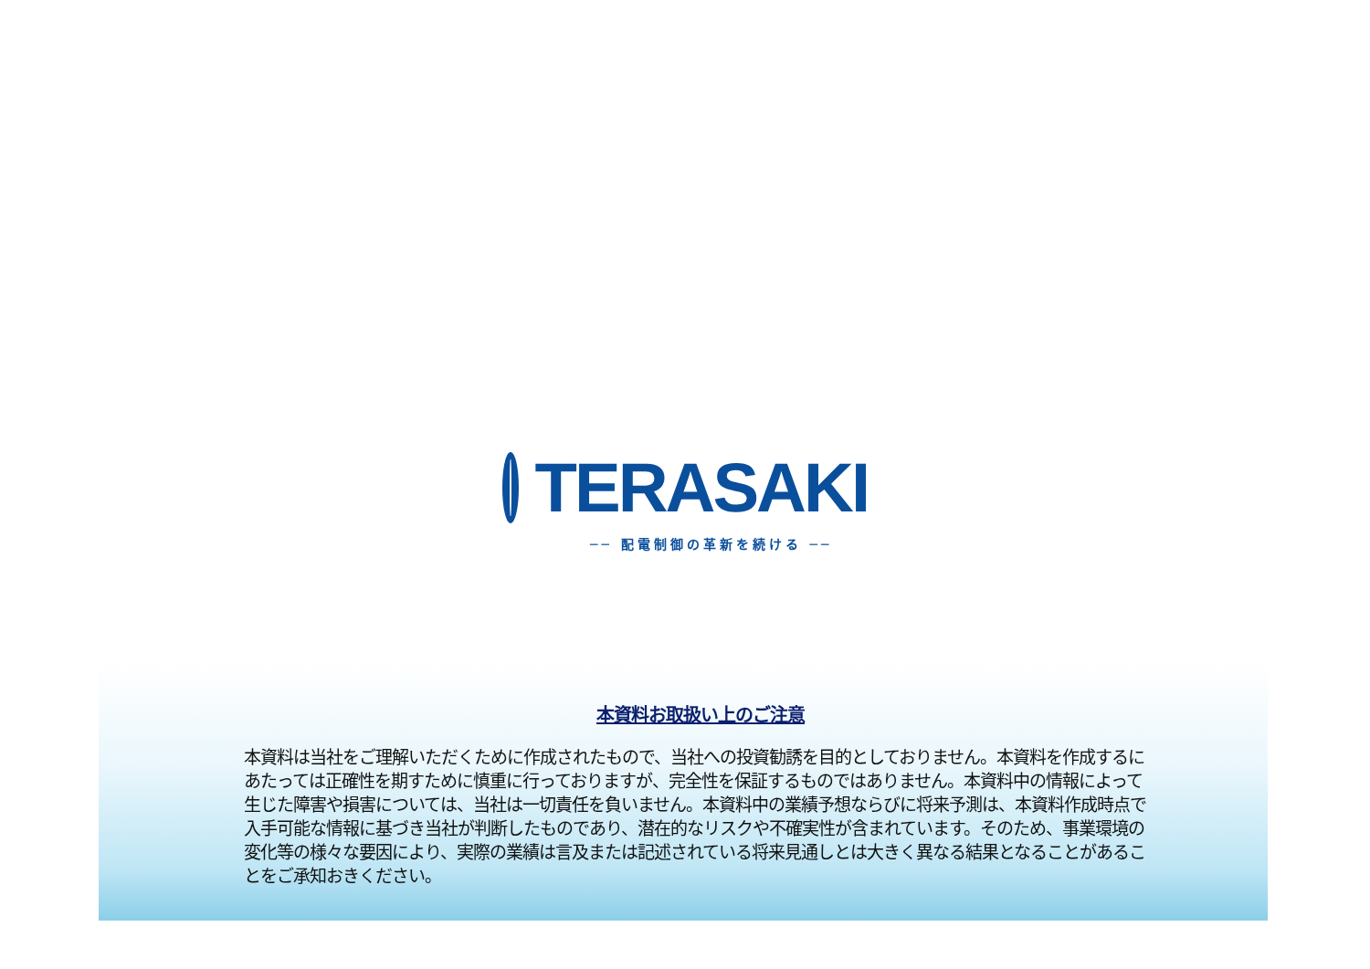TERASAKI
── 配電制御の革新を続ける ──
本資料お取扱い上のご注意
本資料は当社をご理解いただくために作成されたもので、当社への投資勧誘を目的としておりません。本資料を作成するにあたっては正確性を期すために慎重に行っておりますが、完全性を保証するものではありません。本資料中の情報によって生じた障害や損害については、当社は一切責任を負いません。本資料中の業績予想ならびに将来予測は、本資料作成時点で入手可能な情報に基づき当社が判断したものであり、潜在的なリスクや不確実性が含まれています。そのため、事業環境の変化等の様々な要因により、実際の業績は言及または記述されている将来見通しとは大きく異なる結果となることがあることをご承知おきください。